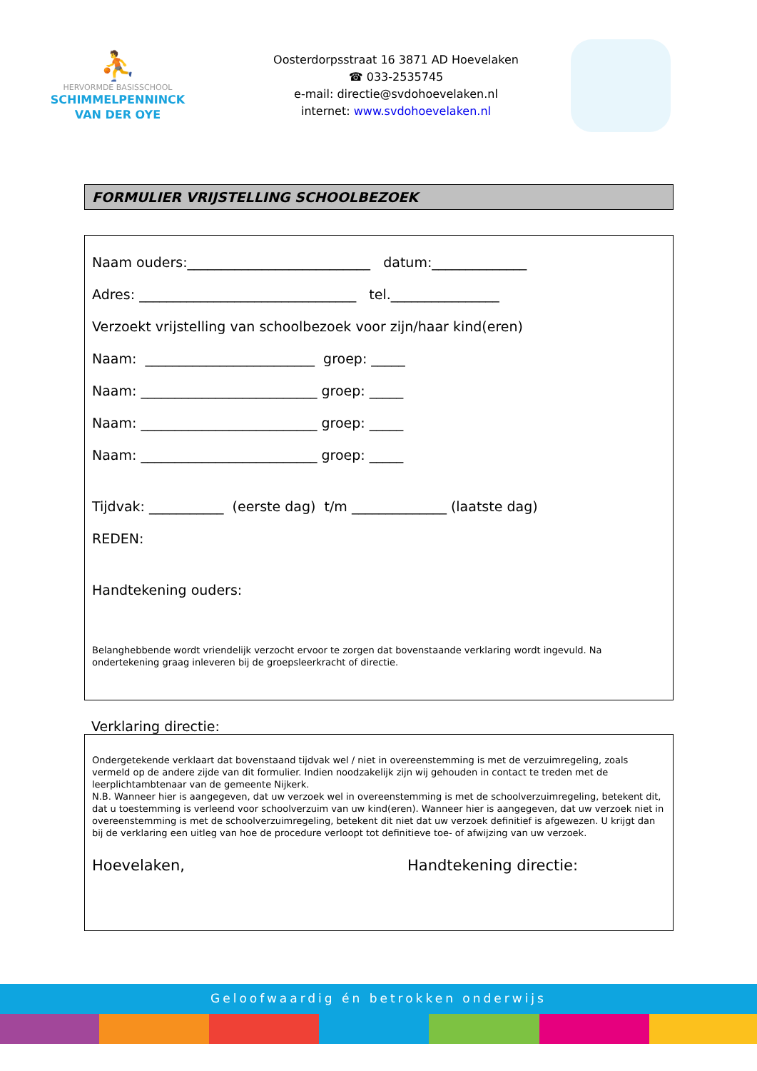⛹
HERVORMDE BASISSCHOOL
SCHIMMELPENNINCK
VAN DER OYE
Oosterdorpsstraat 16 3871 AD Hoevelaken
☎ 033-2535745
e-mail: directie@svdohoevelaken.nl
internet: www.svdohoevelaken.nl
FORMULIER VRIJSTELLING SCHOOLBEZOEK
Naam ouders:___________________________ datum:______________
Adres: ________________________________ tel.________________
Verzoekt vrijstelling van schoolbezoek voor zijn/haar kind(eren)
Naam: _________________________ groep: _____
Naam: __________________________ groep: _____
Naam: __________________________ groep: _____
Naam: __________________________ groep: _____
Tijdvak: ___________ (eerste dag) t/m ______________ (laatste dag)
REDEN:
Handtekening ouders:
Belanghebbende wordt vriendelijk verzocht ervoor te zorgen dat bovenstaande verklaring wordt ingevuld. Na ondertekening graag inleveren bij de groepsleerkracht of directie.
Verklaring directie:
Ondergetekende verklaart dat bovenstaand tijdvak wel / niet in overeenstemming is met de verzuimregeling, zoals vermeld op de andere zijde van dit formulier. Indien noodzakelijk zijn wij gehouden in contact te treden met de leerplichtambtenaar van de gemeente Nijkerk.
N.B. Wanneer hier is aangegeven, dat uw verzoek wel in overeenstemming is met de schoolverzuimregeling, betekent dit, dat u toestemming is verleend voor schoolverzuim van uw kind(eren). Wanneer hier is aangegeven, dat uw verzoek niet in overeenstemming is met de schoolverzuimregeling, betekent dit niet dat uw verzoek definitief is afgewezen. U krijgt dan bij de verklaring een uitleg van hoe de procedure verloopt tot definitieve toe- of afwijzing van uw verzoek.
Hoevelaken, Handtekening directie:
Geloofwaardig én betrokken onderwijs